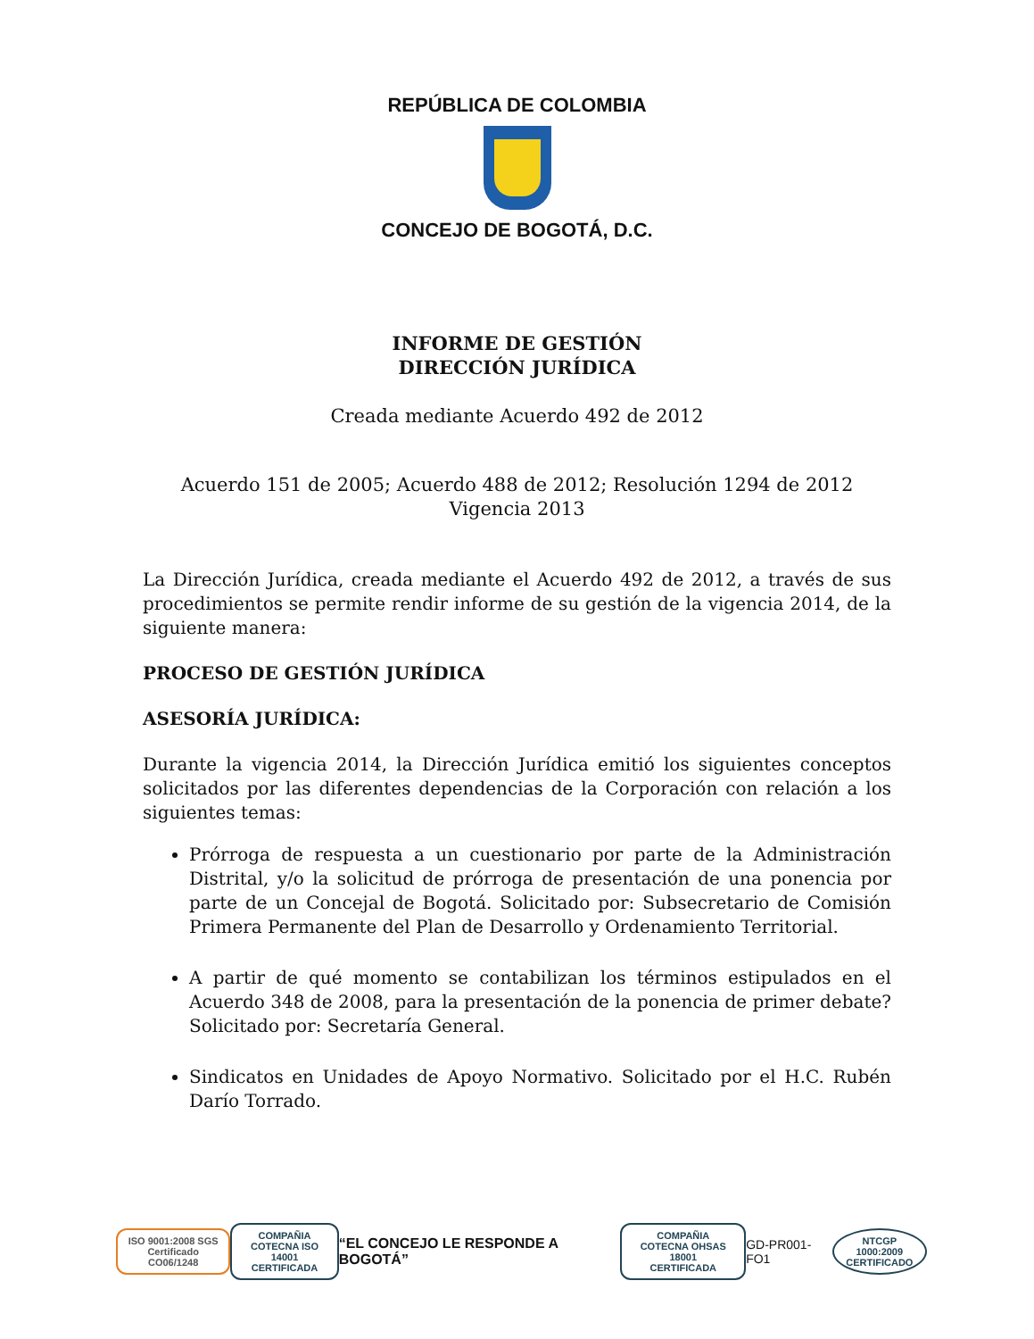REPÚBLICA DE COLOMBIA
CONCEJO DE BOGOTÁ, D.C.
INFORME DE GESTIÓN
DIRECCIÓN JURÍDICA
Creada mediante Acuerdo 492 de 2012
Acuerdo 151 de 2005; Acuerdo 488 de 2012; Resolución 1294 de 2012
Vigencia 2013
La Dirección Jurídica, creada mediante el Acuerdo 492 de 2012, a través de sus procedimientos se permite rendir informe de su gestión de la vigencia 2014, de la siguiente manera:
PROCESO DE GESTIÓN JURÍDICA
ASESORÍA JURÍDICA:
Durante la vigencia 2014, la Dirección Jurídica emitió los siguientes conceptos solicitados por las diferentes dependencias de la Corporación con relación a los siguientes temas:
Prórroga de respuesta a un cuestionario por parte de la Administración Distrital, y/o la solicitud de prórroga de presentación de una ponencia por parte de un Concejal de Bogotá. Solicitado por: Subsecretario de Comisión Primera Permanente del Plan de Desarrollo y Ordenamiento Territorial.
A partir de qué momento se contabilizan los términos estipulados en el Acuerdo 348 de 2008, para la presentación de la ponencia de primer debate? Solicitado por: Secretaría General.
Sindicatos en Unidades de Apoyo Normativo. Solicitado por el H.C. Rubén Darío Torrado.
ISO 9001:2008 SGS
Certificado CO06/1248
COMPAÑIA
COTECNA ISO 14001
CERTIFICADA
“EL CONCEJO LE RESPONDE A BOGOTÁ”
COMPAÑIA
COTECNA OHSAS 18001
CERTIFICADA
GD-PR001-FO1
NTCGP 1000:2009
CERTIFICADO